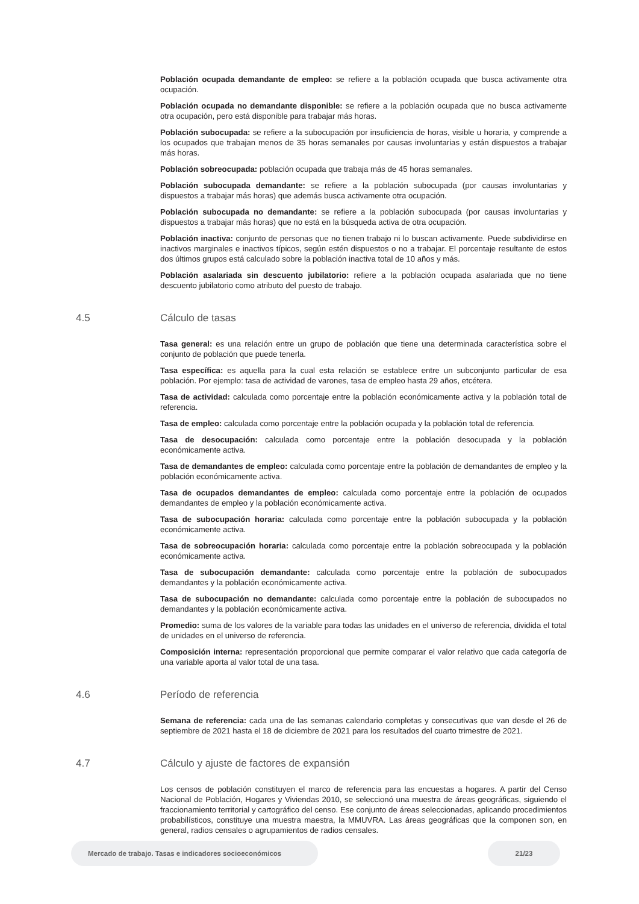Población ocupada demandante de empleo: se refiere a la población ocupada que busca activamente otra ocupación.
Población ocupada no demandante disponible: se refiere a la población ocupada que no busca activamente otra ocupación, pero está disponible para trabajar más horas.
Población subocupada: se refiere a la subocupación por insuficiencia de horas, visible u horaria, y comprende a los ocupados que trabajan menos de 35 horas semanales por causas involuntarias y están dispuestos a trabajar más horas.
Población sobreocupada: población ocupada que trabaja más de 45 horas semanales.
Población subocupada demandante: se refiere a la población subocupada (por causas involuntarias y dispuestos a trabajar más horas) que además busca activamente otra ocupación.
Población subocupada no demandante: se refiere a la población subocupada (por causas involuntarias y dispuestos a trabajar más horas) que no está en la búsqueda activa de otra ocupación.
Población inactiva: conjunto de personas que no tienen trabajo ni lo buscan activamente. Puede subdividirse en inactivos marginales e inactivos típicos, según estén dispuestos o no a trabajar. El porcentaje resultante de estos dos últimos grupos está calculado sobre la población inactiva total de 10 años y más.
Población asalariada sin descuento jubilatorio: refiere a la población ocupada asalariada que no tiene descuento jubilatorio como atributo del puesto de trabajo.
4.5 Cálculo de tasas
Tasa general: es una relación entre un grupo de población que tiene una determinada característica sobre el conjunto de población que puede tenerla.
Tasa específica: es aquella para la cual esta relación se establece entre un subconjunto particular de esa población. Por ejemplo: tasa de actividad de varones, tasa de empleo hasta 29 años, etcétera.
Tasa de actividad: calculada como porcentaje entre la población económicamente activa y la población total de referencia.
Tasa de empleo: calculada como porcentaje entre la población ocupada y la población total de referencia.
Tasa de desocupación: calculada como porcentaje entre la población desocupada y la población económicamente activa.
Tasa de demandantes de empleo: calculada como porcentaje entre la población de demandantes de empleo y la población económicamente activa.
Tasa de ocupados demandantes de empleo: calculada como porcentaje entre la población de ocupados demandantes de empleo y la población económicamente activa.
Tasa de subocupación horaria: calculada como porcentaje entre la población subocupada y la población económicamente activa.
Tasa de sobreocupación horaria: calculada como porcentaje entre la población sobreocupada y la población económicamente activa.
Tasa de subocupación demandante: calculada como porcentaje entre la población de subocupados demandantes y la población económicamente activa.
Tasa de subocupación no demandante: calculada como porcentaje entre la población de subocupados no demandantes y la población económicamente activa.
Promedio: suma de los valores de la variable para todas las unidades en el universo de referencia, dividida el total de unidades en el universo de referencia.
Composición interna: representación proporcional que permite comparar el valor relativo que cada categoría de una variable aporta al valor total de una tasa.
4.6 Período de referencia
Semana de referencia: cada una de las semanas calendario completas y consecutivas que van desde el 26 de septiembre de 2021 hasta el 18 de diciembre de 2021 para los resultados del cuarto trimestre de 2021.
4.7 Cálculo y ajuste de factores de expansión
Los censos de población constituyen el marco de referencia para las encuestas a hogares. A partir del Censo Nacional de Población, Hogares y Viviendas 2010, se seleccionó una muestra de áreas geográficas, siguiendo el fraccionamiento territorial y cartográfico del censo. Ese conjunto de áreas seleccionadas, aplicando procedimientos probabilísticos, constituye una muestra maestra, la MMUVRA. Las áreas geográficas que la componen son, en general, radios censales o agrupamientos de radios censales.
Mercado de trabajo. Tasas e indicadores socioeconómicos 21/23